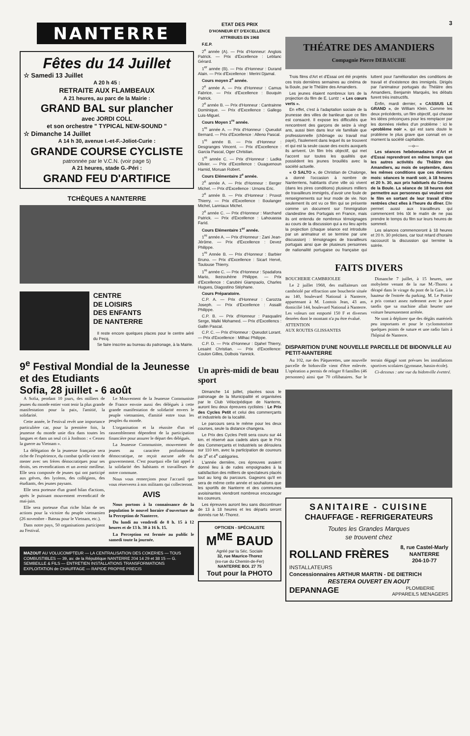NANTERRE
Fêtes du 14 Juillet
☆ Samedi 13 Juillet
A 20 h 45 :
RETRAITE AUX FLAMBEAUX
A 21 heures, au parc de la Mairie :
GRAND BAL sur plancher
avec JORDI COLL
et son orchestre " TYPICAL NEW-SOUND "
☆ Dimanche 14 Juillet
A 14 h 30, avenue I.-et-F.-Joliot-Curie :
GRANDE COURSE CYCLISTE
patronnée par le V.C.N. (voir page 5)
A 21 heures, stade G.-Péri :
GRAND FEU D'ARTIFICE
TCHÈQUES A NANTERRE
CENTRE
DE LOISIRS
DES ENFANTS
DE NANTERRE
Il reste encore quelques places pour le centre aéré du Pecq.
Se faire inscrire au bureau du patronage, à la Mairie.
9<sup>e</sup> Festival Mondial de la Jeunesse et des Etudiants
Sofia, 28 juillet - 6 août
A Sofia, pendant 10 jours, des milliers de jeunes du monde entier vont tenir la plus grande manifestation pour la paix, l'amitié, la solidarité.
Cette année, le Festival revêt une importance particulière car, pour la première fois, la jeunesse du monde unie dira dans toutes les langues et dans un seul cri à Jonhson : « Cessez la guerre au Vietnam ».
La délégation de la jeunesse française sera riche de l'expérience, du combat qu'elle vient de mener avec ses frères démocratiques pour ses droits, ses revendications et un avenir meilleur. Elle sera composée de jeunes qui ont participé aux grèves, des lycéens, des collégiens, des étudiants, des jeunes paysans.
Elle sera porteuse d'un grand bilan d'actions, après le puissant mouvement revendicatif de mai-juin.
Elle sera porteuse d'un riche bilan de ses actions pour la victoire du peuple vietnamien (26 novembre - Bateau pour le Vietnam, etc.).
Dans notre pays, 50 organisations participent au Festival.
Le Mouvement de la Jeunesse Communiste de France envoie aussi des délégués à cette grande manifestation de solidarité envers le peuple vietnamien, d'amitié entre tous les peuples du monde.
L'organisation et la réussite d'un tel rassemblement dépendent de la participation financière pour assurer le départ des délégués.
La Jeunesse Communiste, mouvement de jeunes au caractère profondément démocratique, ne reçoit aucune aide du gouvernement. C'est pourquoi elle fait appel à la solidarité des habitants et travailleurs de notre commune.
Nous vous remerçions pour l'accueil que vous réserverez à nos militants qui collecteront.
AVIS
Nous portons à la connaissance de la population le nouvel horaire d'ouverture de la Perception de Nanterre.
Du lundi au vendredi de 8 h. 15 à 12 heures et de 13 h. 30 à 16 h. 15.
La Perception est fermée au public le samedi toute la journée.
MAZOUT AU VOLUCOMPTEUR — LA CENTRALISATION DES COKERIES — TOUS COMBUSTIBLES — 39, av. de la République NANTERRE 204 14 29 et 38 15 — G. SEMBEILLE & FILS — ENTRETIEN INSTALLATIONS TRANSFORMATIONS EXPLOITATION de CHAUFFAGE — RAPIDE PROPRE PRECIS
ETAT DES PRIX
D'HONNEUR ET D'EXCELLENCE
ATTRIBUES EN 1968
F.E.P.
2<sup>e</sup> année (A). — Prix d'Honneur: Anglois Patrick. — Prix d'Excellence : Leblanc Gérard.
1<sup>er</sup> année (B). — Prix d'Honneur : Durand Alain. — Prix d'Excellence : Merini Djamal.
Cours moyen 2<sup>e</sup> année.
2<sup>e</sup> année A. — Prix d'Honneur : Camus Fabrice. — Prix d'Excellence : Bouquin Patrick.
2<sup>e</sup> année B. — Prix d'Honneur : Cantrainne Dominique. — Prix d'Excellence : Gallego Luis-Miguel.
Cours Moyen 1<sup>re</sup> année.
1<sup>re</sup> année A. — Prix d'Honneur : Queudot Bernard. — Prix d'Excellence : Alleno Pascal.
1<sup>re</sup> année B. — Prix d'Honneur : Desgranges Vincent. — Prix d'Excellence : Garcia Pascal, Oger Christian.
1<sup>re</sup> année C. — Prix d'Honneur : Ladka Olivier. — Prix d'Excellence : Ouaguenoun Hamid, Moruan Robert.
Cours Elémentaire 2<sup>e</sup> année.
2<sup>e</sup> année A. — Prix d'Honneur : Berger Michel. — Prix d'Excellence : Urnons Eric.
2<sup>e</sup> année B. — Prix d'Honneur : Pruvot Thierry. — Prix d'Excellence : Boulanger Michel, Lanniaux Michel.
2<sup>e</sup> année C. — Prix d'Honneur : Marchand Patrick. — Prix d'Excellence : Lahouassa Farid.
Cours Elémentaire 1<sup>er</sup> année.
1<sup>re</sup> année A. — Prix d'Honneur : Zani Jean-Jérôme. — Prix d'Excellence : Devez Philippe.
1<sup>re</sup> Année B. — Prix d'Honneur : Barbier Bruno. — Prix d'Excellence : Sicart Hervé, Toulouse Thierry.
1<sup>re</sup> année C. — Prix d'Honneur : Spadafora Mario, Ikezouhène Philippe. — Prix d'Excellence : Carubini Giampaolo, Charles Hugues, Diagostino Stéphane.
Cours Préparatoire.
C.P. A. — Prix d'Honneur : Carozza Joseph. — Prix d'Excellence : Assalit Philippe.
C.P. B. — Prix d'Honneur : Pasqualini Serge, Malki Mohamed. — Prix d'Excellencs : Gallin Pascal.
C.P. C. — Prix d'Honneur : Queudot Lorant. — Prix d'Excellence : Milhac Philippe.
C.P. D. — Prix d'Honneur : Djahel Thierry, Lesaint Christian. — Prix d'Excellence: Coulon Gilles, Dolbois Yannick.
Un après-midi de beau sport
Dimanche 14 juillet, placées sous le patronage de la Municipalité et organisées par le Club Vélocipédique de Nanterre, auront lieu deux épreuves cyclistes : Le Prix des Cycles Petit et celui des commerçants et industriels de la localité.
Le parcours sera le même pour les deux courses, seule la distance changera.
Le Prix des Cycles Petit sera couru sur 44 km. et réservé aux cadets alors que le Prix des Commerçants et Industriels se déroulera sur 110 km, avec la participation de coureurs de 3<sup>e</sup> et 4<sup>e</sup> catégories.
L'année dernière, ces épreuves avaient donné lieu à de rudes empoignades à la satisfaction des milliers de spectateurs placés tout au long du parcours. Gageons qu'il en sera de même cette année et souhaitons que les sportifs de Nanterre et des communes avoisinantes viendront nombreux encourager les coureurs.
Les épreuves auront lieu sans discontinuer de 13 à 18 heures et les départs seront donnés rue M.-Thorez.
OPTICIEN - SPÉCIALISTE
M<sup>ME</sup> BAUD
Agréé par la Séc. Sociale
32, rue Maurice-Thorez
(ex-rue du Chemin-de-Fer)
NANTERRE BOI. 27 75
Tout pour la PHOTO
3
THÉATRE DES AMANDIERS
Compagnie Pierre DEBAUCHE
Trois films d'Art et d'Essai ont été projetés ces trois dernières semaines au cinéma de la Boule, par le Théâtre des Amandiers.
Les jeunes étaient nombreux lors de la projection du film de E. Luntz : « Les cœurs verts ».
En effet, c'est à l'adaptation sociale de la jeunesse des villes de banlieue que ce film est consacré. Il expose les difficultés que rencontrent des garçons de seize à vingt ans, aussi bien dans leur vie familiale que professionnelle (chômage ou travail mal payé), l'isolement dans lequel ils se trouvent et qui est la seule cause des excès auxquels ils arrivent. Un film très objectif, qui met l'accent sur toutes les qualités que possèdent les jeunes brouillés avec la société actuelle.
« O SALTO », de Christian de Chalonge, a donné l'occasion à nombre de Nanterriens, habitants d'une ville où vivent (dans les pires conditions) plusieurs milliers de travailleurs immigrés, d'avoir une foule de renseignements sur leur mode de vie. Non seulement ils ont vu ce film qui se présente comme un document sur l'immigration clandestine des Portugais en France, mais ils ont entendu de nombreux témoignages au cours de la discussion qui a eu lieu après la projection (chaque séance est introduite par un animateur et se termine par une discussion) : témoignages de travailleurs portugais ainsi que de plusieurs personnes de nationalité portugaise ou française qui luttent pour l'amélioration des conditions de travail et d'existence des immigrés. Dirigés par l'animateur portugais du Théâtre des Amandiers, Benjamin Marquès, les débats furent très instructifs.
Enfin, mardi dernier, « CASSIUS LE GRAND », de William Klein. Comme les deux précédents, un film objectif, qui chasse les idées préconçues pour les remplacer par les données réelles d'un problème : ici le «problème noir », qui est sans doute le problème le plus grave que connait en ce moment la société capitaliste.
—o—
Les séances hebdomadaires d'Art et d'Essai reprendront en même temps que les autres activités du Théâtre des Amandiers, au mois de septembre, dans les mêmes conditions que ces derniers mois: séances le mardi soir, à 18 heures et 20 h. 30, aux prix habituels du Cinéma de la Boule. La séance de 18 heures doit permettre aux personnes qui veulent voir le film en sortant de leur travail d'être rentrées chez elles à l'heure du dîner. Elle permet aussi aux travailleurs qui commencent très tôt le matin de ne pas prendre le temps du film sur leurs heures de sommeil.
Les séances commenceront à 18 heures et 20 h. 30 précises, car tout retard d'horaire raccourcit la discussion qui termine la soirée.
FAITS DIVERS
BOUCHERIE CAMBRIOLEE
Le 2 juillet 1968, des malfaiteurs ont cambriolé par effraction une boucherie située au 140, boulevard National à Nanterre, appartenant à M. Lontois Jean, 43 ans, domicilié 144, boulevard National à Nanterre. Les voleurs ont emporté 150 F et diverses denrées dont le montant n'a pu être évalué.
ATTENTION
AUX ROUTES GLISSANTES
Dimanche 7 juillet, à 15 heures, une mobylette venant de la rue M.-Thorez a dérapé dans le virage du pont de la Gare, à la hauteur de l'entrée du parking. M. Le Pottier a pris contact assez rudement avec le pavé tandis que sa machine allait heurter une voiture heureusement arrêtée.
Ne sont à déplorer que des dégâts matériels peu importants et pour le cyclomotoriste quelques points de suture et une radio faits à l'hôpital de Nanterre.
DISPARITION D'UNE NOUVELLE PARCELLE DE BIDONVILLE AU PETIT-NANTERRE
Au 102, rue des Pâquerettes, une nouvelle parcelle de bidonville vient d'être enlevée. L'opération a permis de reloger 8 familles (46 personnes) ainsi que 70 célibataires. Sur le terrain dégagé sont prévues les installations sportives scolaires (gymnase, bassin-école).
Ci-dessous : une vue du bidonville éventré.
SANITAIRE - CUISINE
CHAUFFAGE - REFRIGERATEURS
Toutes les Grandes Marques
se trouvent chez
ROLLAND FRÈRES 8, rue Castel-Marly
NANTERRE
204-10-77
INSTALLATEURS
Concessionnaires ARTHUR MARTIN - DE DIETRICH
RESTERA OUVERT EN AOUT
DEPANNAGE PLOMBERIE
APPAREILS MENAGERS